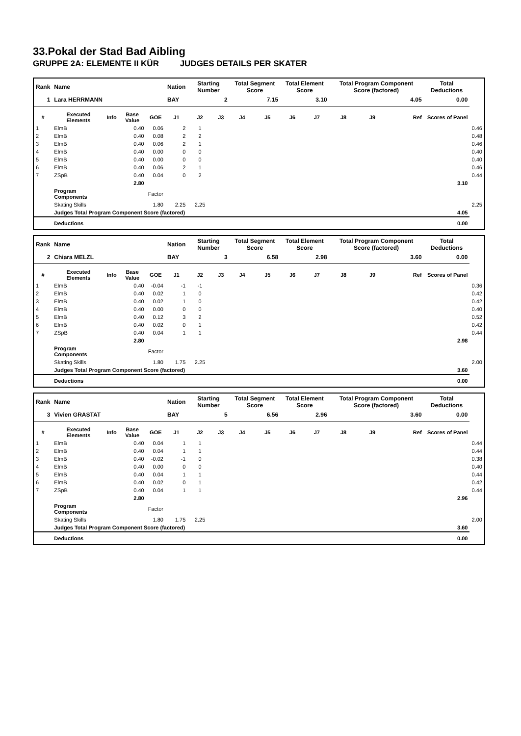33.Pokal der Stad Bad Aibling
GRUPPE 2A: ELEMENTE II KÜR JUDGES DETAILS PER SKATER
| Rank | Name | | | | Nation | Starting Number | | Total Segment Score | | Total Element Score | | Total Program Component Score (factored) | | | Total Deductions | |
| --- | --- | --- | --- | --- | --- | --- | --- | --- | --- | --- | --- | --- | --- | --- | --- | --- |
| 1 | Lara HERRMANN | | | | BAY | 2 | | 7.15 | | 3.10 | | 4.05 | | | 0.00 | |
| # | Executed Elements | Info | Base Value | GOE | J1 | J2 | J3 | J4 | J5 | J6 | J7 | J8 | J9 | Ref | Scores of Panel | |
| 1 | ElmB | | 0.40 | 0.06 | 2 | 1 | | | | | | | | | | 0.46 |
| 2 | ElmB | | 0.40 | 0.08 | 2 | 2 | | | | | | | | | | 0.48 |
| 3 | ElmB | | 0.40 | 0.06 | 2 | 1 | | | | | | | | | | 0.46 |
| 4 | ElmB | | 0.40 | 0.00 | 0 | 0 | | | | | | | | | | 0.40 |
| 5 | ElmB | | 0.40 | 0.00 | 0 | 0 | | | | | | | | | | 0.40 |
| 6 | ElmB | | 0.40 | 0.06 | 2 | 1 | | | | | | | | | | 0.46 |
| 7 | ZSpB | | 0.40 | 0.04 | 0 | 2 | | | | | | | | | | 0.44 |
| | | | 2.80 | | | | | | | | | | | | 3.10 | |
| | Program Components | | | Factor | | | | | | | | | | | | |
| | Skating Skills | | | 1.80 | 2.25 | 2.25 | | | | | | | | | | 2.25 |
| | Judges Total Program Component Score (factored) | | | | | | | | | | | | | | 4.05 | |
| | Deductions | | | | | | | | | | | | | | 0.00 | |
| Rank | Name | | | | Nation | Starting Number | | Total Segment Score | | Total Element Score | | Total Program Component Score (factored) | | | Total Deductions | |
| --- | --- | --- | --- | --- | --- | --- | --- | --- | --- | --- | --- | --- | --- | --- | --- | --- |
| 2 | Chiara MELZL | | | | BAY | 3 | | 6.58 | | 2.98 | | 3.60 | | | 0.00 | |
| # | Executed Elements | Info | Base Value | GOE | J1 | J2 | J3 | J4 | J5 | J6 | J7 | J8 | J9 | Ref | Scores of Panel | |
| 1 | ElmB | | 0.40 | -0.04 | -1 | -1 | | | | | | | | | | 0.36 |
| 2 | ElmB | | 0.40 | 0.02 | 1 | 0 | | | | | | | | | | 0.42 |
| 3 | ElmB | | 0.40 | 0.02 | 1 | 0 | | | | | | | | | | 0.42 |
| 4 | ElmB | | 0.40 | 0.00 | 0 | 0 | | | | | | | | | | 0.40 |
| 5 | ElmB | | 0.40 | 0.12 | 3 | 2 | | | | | | | | | | 0.52 |
| 6 | ElmB | | 0.40 | 0.02 | 0 | 1 | | | | | | | | | | 0.42 |
| 7 | ZSpB | | 0.40 | 0.04 | 1 | 1 | | | | | | | | | | 0.44 |
| | | | 2.80 | | | | | | | | | | | | 2.98 | |
| | Program Components | | | Factor | | | | | | | | | | | | |
| | Skating Skills | | | 1.80 | 1.75 | 2.25 | | | | | | | | | | 2.00 |
| | Judges Total Program Component Score (factored) | | | | | | | | | | | | | | 3.60 | |
| | Deductions | | | | | | | | | | | | | | 0.00 | |
| Rank | Name | | | | Nation | Starting Number | | Total Segment Score | | Total Element Score | | Total Program Component Score (factored) | | | Total Deductions | |
| --- | --- | --- | --- | --- | --- | --- | --- | --- | --- | --- | --- | --- | --- | --- | --- | --- |
| 3 | Vivien GRASTAT | | | | BAY | 5 | | 6.56 | | 2.96 | | 3.60 | | | 0.00 | |
| # | Executed Elements | Info | Base Value | GOE | J1 | J2 | J3 | J4 | J5 | J6 | J7 | J8 | J9 | Ref | Scores of Panel | |
| 1 | ElmB | | 0.40 | 0.04 | 1 | 1 | | | | | | | | | | 0.44 |
| 2 | ElmB | | 0.40 | 0.04 | 1 | 1 | | | | | | | | | | 0.44 |
| 3 | ElmB | | 0.40 | -0.02 | -1 | 0 | | | | | | | | | | 0.38 |
| 4 | ElmB | | 0.40 | 0.00 | 0 | 0 | | | | | | | | | | 0.40 |
| 5 | ElmB | | 0.40 | 0.04 | 1 | 1 | | | | | | | | | | 0.44 |
| 6 | ElmB | | 0.40 | 0.02 | 0 | 1 | | | | | | | | | | 0.42 |
| 7 | ZSpB | | 0.40 | 0.04 | 1 | 1 | | | | | | | | | | 0.44 |
| | | | 2.80 | | | | | | | | | | | | 2.96 | |
| | Program Components | | | Factor | | | | | | | | | | | | |
| | Skating Skills | | | 1.80 | 1.75 | 2.25 | | | | | | | | | | 2.00 |
| | Judges Total Program Component Score (factored) | | | | | | | | | | | | | | 3.60 | |
| | Deductions | | | | | | | | | | | | | | 0.00 | |